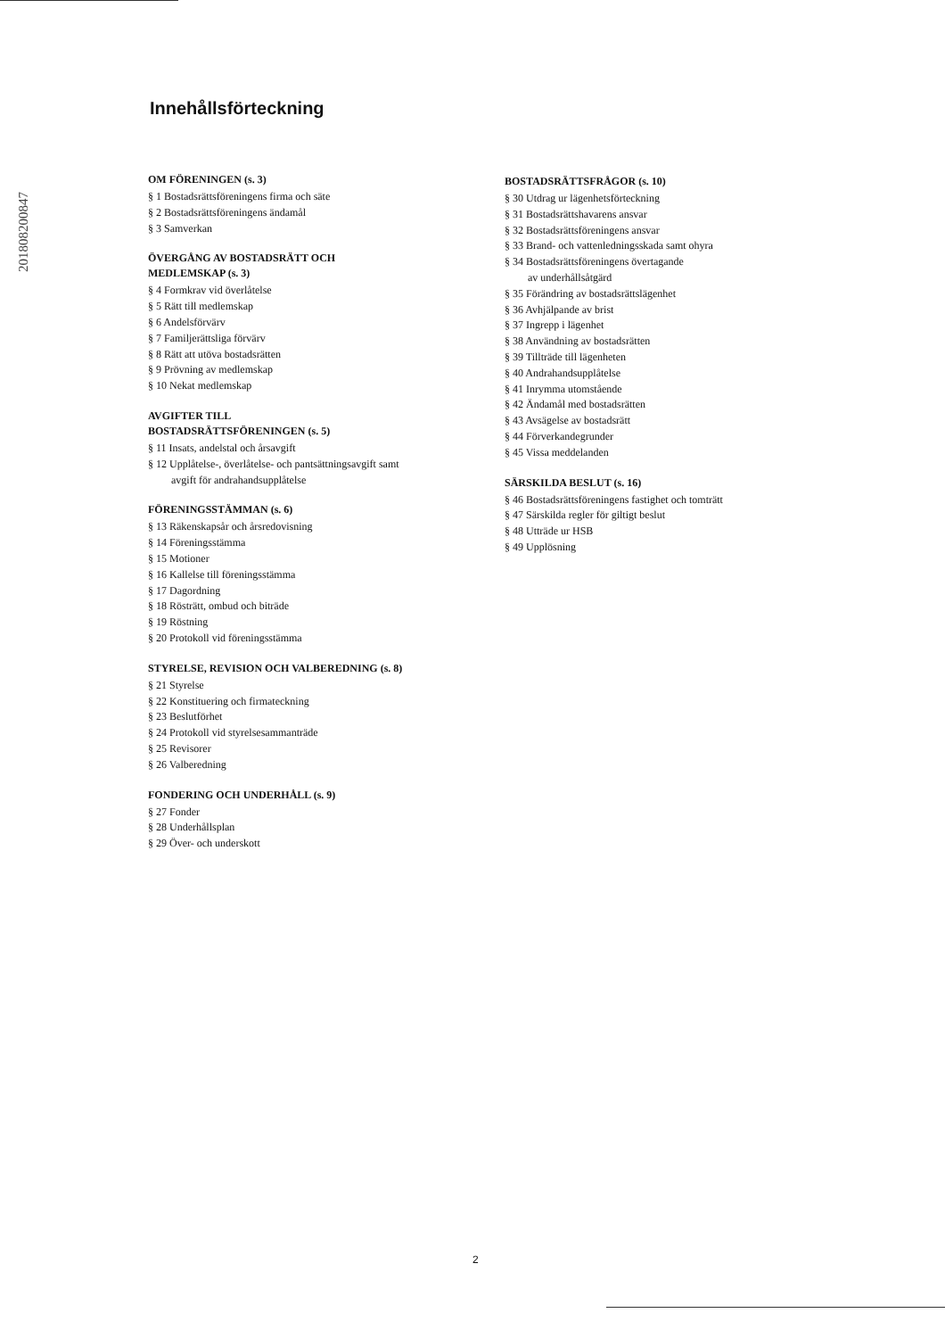201808200847
Innehållsförteckning
OM FÖRENINGEN (s. 3)
§ 1 Bostadsrättsföreningens firma och säte
§ 2 Bostadsrättsföreningens ändamål
§ 3 Samverkan
ÖVERGÅNG AV BOSTADSRÄTT OCH
MEDLEMSKAP (s. 3)
§ 4 Formkrav vid överlåtelse
§ 5 Rätt till medlemskap
§ 6 Andelsförvärv
§ 7 Familjerättsliga förvärv
§ 8 Rätt att utöva bostadsrätten
§ 9 Prövning av medlemskap
§ 10 Nekat medlemskap
AVGIFTER TILL
BOSTADSRÄTTSFÖRENINGEN (s. 5)
§ 11 Insats, andelstal och årsavgift
§ 12 Upplåtelse-, överlåtelse- och pantsättningsavgift samt
avgift för andrahandsupplåtelse
FÖRENINGSSTÄMMAN (s. 6)
§ 13 Räkenskapsår och årsredovisning
§ 14 Föreningsstämma
§ 15 Motioner
§ 16 Kallelse till föreningsstämma
§ 17 Dagordning
§ 18 Rösträtt, ombud och biträde
§ 19 Röstning
§ 20 Protokoll vid föreningsstämma
STYRELSE, REVISION OCH VALBEREDNING (s. 8)
§ 21 Styrelse
§ 22 Konstituering och firmateckning
§ 23 Beslutförhet
§ 24 Protokoll vid styrelsesammanträde
§ 25 Revisorer
§ 26 Valberedning
FONDERING OCH UNDERHÅLL (s. 9)
§ 27 Fonder
§ 28 Underhållsplan
§ 29 Över- och underskott
BOSTADSRÄTTSFRÅGOR (s. 10)
§ 30 Utdrag ur lägenhetsförteckning
§ 31 Bostadsrättshavarens ansvar
§ 32 Bostadsrättsföreningens ansvar
§ 33 Brand- och vattenledningsskada samt ohyra
§ 34 Bostadsrättsföreningens övertagande
av underhållsåtgärd
§ 35 Förändring av bostadsrättslägenhet
§ 36 Avhjälpande av brist
§ 37 Ingrepp i lägenhet
§ 38 Användning av bostadsrätten
§ 39 Tillträde till lägenheten
§ 40 Andrahandsupplåtelse
§ 41 Inrymma utomstående
§ 42 Ändamål med bostadsrätten
§ 43 Avsägelse av bostadsrätt
§ 44 Förverkandegrunder
§ 45 Vissa meddelanden
SÄRSKILDA BESLUT (s. 16)
§ 46 Bostadsrättsföreningens fastighet och tomträtt
§ 47 Särskilda regler för giltigt beslut
§ 48 Utträde ur HSB
§ 49 Upplösning
2